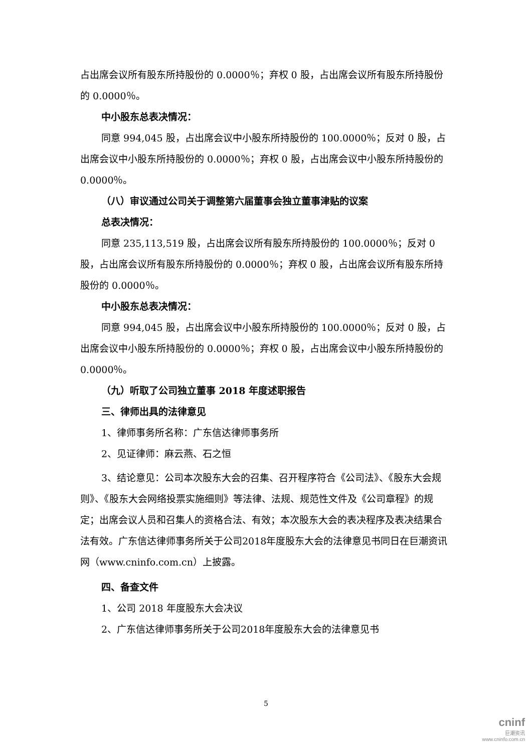占出席会议所有股东所持股份的 0.0000％；弃权 0 股，占出席会议所有股东所持股份的 0.0000％。
中小股东总表决情况：
同意 994,045 股，占出席会议中小股东所持股份的 100.0000％；反对 0 股，占出席会议中小股东所持股份的 0.0000％；弃权 0 股，占出席会议中小股东所持股份的 0.0000％。
（八）审议通过公司关于调整第六届董事会独立董事津贴的议案
总表决情况：
同意 235,113,519 股，占出席会议所有股东所持股份的 100.0000％；反对 0 股，占出席会议所有股东所持股份的 0.0000％；弃权 0 股，占出席会议所有股东所持股份的 0.0000％。
中小股东总表决情况：
同意 994,045 股，占出席会议中小股东所持股份的 100.0000％；反对 0 股，占出席会议中小股东所持股份的 0.0000％；弃权 0 股，占出席会议中小股东所持股份的 0.0000％。
（九）听取了公司独立董事 2018 年度述职报告
三、律师出具的法律意见
1、律师事务所名称：广东信达律师事务所
2、见证律师：麻云燕、石之恒
3、结论意见：公司本次股东大会的召集、召开程序符合《公司法》、《股东大会规则》、《股东大会网络投票实施细则》等法律、法规、规范性文件及《公司章程》的规定；出席会议人员和召集人的资格合法、有效；本次股东大会的表决程序及表决结果合法有效。广东信达律师事务所关于公司2018年度股东大会的法律意见书同日在巨潮资讯网（www.cninfo.com.cn）上披露。
四、备查文件
1、公司 2018 年度股东大会决议
2、广东信达律师事务所关于公司2018年度股东大会的法律意见书
5
cninf
巨潮资讯
www.cninfo.com.cn